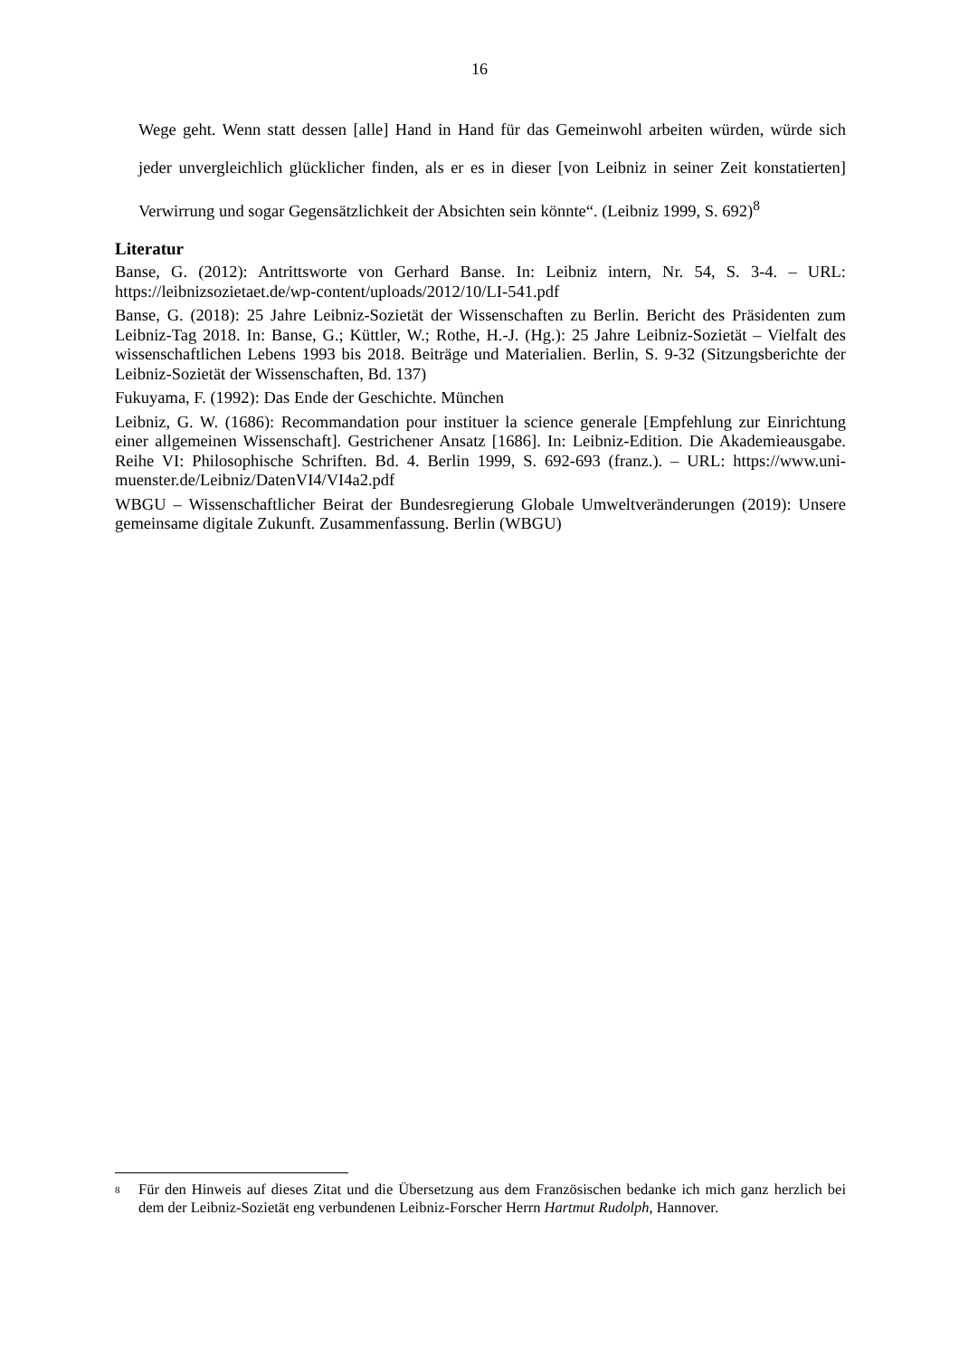16
Wege geht. Wenn statt dessen [alle] Hand in Hand für das Gemeinwohl arbeiten würden, würde sich jeder unvergleichlich glücklicher finden, als er es in dieser [von Leibniz in seiner Zeit konstatierten] Verwirrung und sogar Gegensätzlichkeit der Absichten sein könnte“. (Leibniz 1999, S. 692)<sup>8</sup>
Literatur
Banse, G. (2012): Antrittsworte von Gerhard Banse. In: Leibniz intern, Nr. 54, S. 3-4. – URL: https://leibnizsozietaet.de/wp-content/uploads/2012/10/LI-541.pdf
Banse, G. (2018): 25 Jahre Leibniz-Sozietät der Wissenschaften zu Berlin. Bericht des Präsidenten zum Leibniz-Tag 2018. In: Banse, G.; Küttler, W.; Rothe, H.-J. (Hg.): 25 Jahre Leibniz-Sozietät – Vielfalt des wissenschaftlichen Lebens 1993 bis 2018. Beiträge und Materialien. Berlin, S. 9-32 (Sitzungsberichte der Leibniz-Sozietät der Wissenschaften, Bd. 137)
Fukuyama, F. (1992): Das Ende der Geschichte. München
Leibniz, G. W. (1686): Recommandation pour instituer la science generale [Empfehlung zur Einrichtung einer allgemeinen Wissenschaft]. Gestrichener Ansatz [1686]. In: Leibniz-Edition. Die Akademieausgabe. Reihe VI: Philosophische Schriften. Bd. 4. Berlin 1999, S. 692-693 (franz.). – URL: https://www.uni-muenster.de/Leibniz/DatenVI4/VI4a2.pdf
WBGU – Wissenschaftlicher Beirat der Bundesregierung Globale Umweltveränderungen (2019): Unsere gemeinsame digitale Zukunft. Zusammenfassung. Berlin (WBGU)
<sup>8</sup> Für den Hinweis auf dieses Zitat und die Übersetzung aus dem Französischen bedanke ich mich ganz herzlich bei dem der Leibniz-Sozietät eng verbundenen Leibniz-Forscher Herrn Hartmut Rudolph, Hannover.